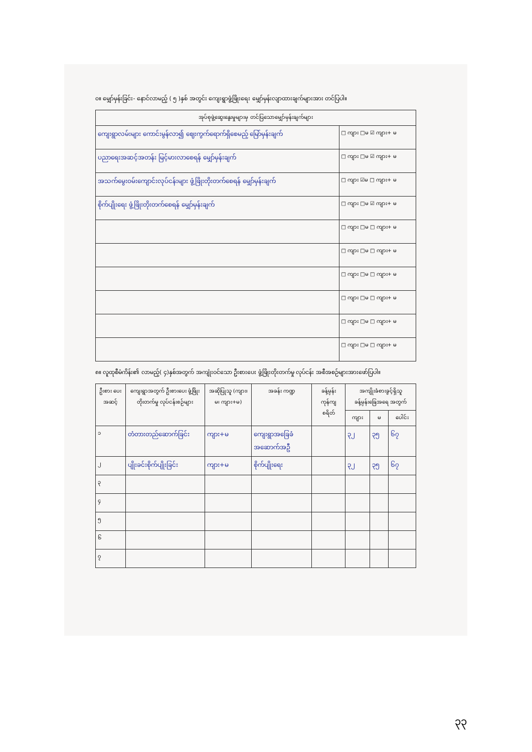၀။ မျှော်မှန်းခြင်း- နောင်လာမည့် ( ၅ )နှစ် အတွင်း ကျေးရွာဖွံ့ဖြိုးရေး မျှော်မှန်းလျာထားချက်များအား တင်ပြပါ။
| အုပ်စုဖွဲ့ဆွေးနွေးမှုများမှ တင်ပြသောမျှော်မှန်းချက်များ | |
| --- | --- |
| ကျေးရွာလမ်းများ ကောင်းမွန်လာ၍ ဈေးကွက်ရောက်ရှိစေမည့် မြော်မှန်းချက် | □ ကျား □မ ☑ ကျား+ မ |
| ပညာရေးအဆင့်အတန်း မြင့်မားလာစေရန် မျှော်မှန်းချက် | □ ကျား □မ ☑ ကျား+ မ |
| အသက်မွေးဝမ်းကျောင်းလုပ်ငန်းများ ဖွံ့ဖြိုးတိုးတက်စေရန် မျှော်မှန်းချက် | □ ကျား ☑မ □ ကျား+ မ |
| စိုက်ပျိုးရေး ဖွံ့ဖြိုးတိုးတက်စေရန် မျှော်မှန်းချက် | □ ကျား □မ ☑ ကျား+ မ |
| | □ ကျား □မ □ ကျား+ မ |
| | □ ကျား □မ □ ကျား+ မ |
| | □ ကျား □မ □ ကျား+ မ |
| | □ ကျား □မ □ ကျား+ မ |
| | □ ကျား □မ □ ကျား+ မ |
| | □ ကျား □မ □ ကျား+ မ |
၈။ လူထုစီမံကိန်း၏ လာမည့်( ၄)နှစ်အတွက် အကျုံးဝင်သော ဦးစားပေး ဖွံ့ဖြိုးတိုးတက်မှု လုပ်ငန်း အစီအစဉ်များအားဖော်ပြပါ။
| ဦးစား ပေး အဆင့် | ကျေးရွာအတွက် ဦးစားပေး ဖွံ့ဖြိုးတိုးတက်မှု လုပ်ငန်းစဉ်များ | အဆိုပြုသူ (ကျား၊ မ၊ ကျား+မ) | အခန်း ကဏ္ဍ | ခန့်မှန်း ကုန်ကျ စရိတ် | အကျိုးခံစားခွင့်ရှိသူ ခန့်မှန်းခြေအရေ အတွက် | | |
| --- | --- | --- | --- | --- | --- | --- | --- |
| | | | | | ကျား | မ | ပေါင်း |
| ၁ | တံတားတည်ဆောက်ခြင်း | ကျား+မ | ကျေးရွာအခြေခံ အဆောက်အဦ | | ၃၂ | ၃၅ | ၆၇ |
| ၂ | ပျိုးခင်းစိုက်ပျိုးခြင်း | ကျား+မ | စိုက်ပျိုးရေး | | ၃၂ | ၃၅ | ၆၇ |
| ၃ | | | | | | | |
| ၄ | | | | | | | |
| ၅ | | | | | | | |
| ၆ | | | | | | | |
| ၇ | | | | | | | |
၃၃